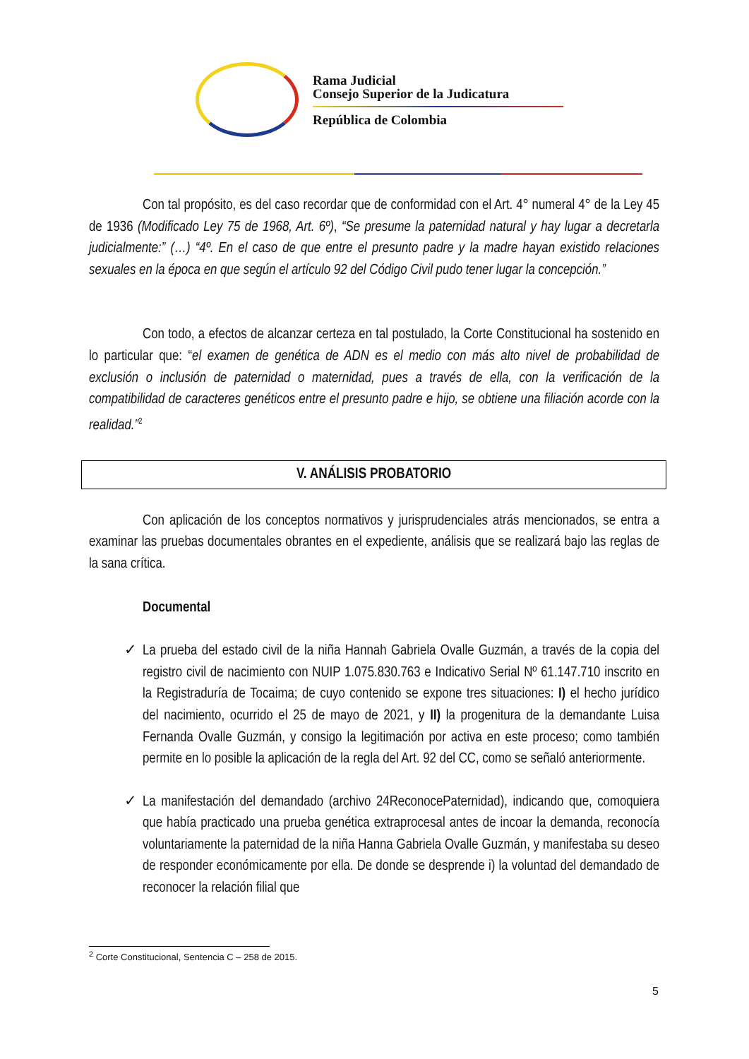Rama Judicial
Consejo Superior de la Judicatura
República de Colombia
Con tal propósito, es del caso recordar que de conformidad con el Art. 4° numeral 4° de la Ley 45 de 1936 (Modificado Ley 75 de 1968, Art. 6º), “Se presume la paternidad natural y hay lugar a decretarla judicialmente:” (…) “4º. En el caso de que entre el presunto padre y la madre hayan existido relaciones sexuales en la época en que según el artículo 92 del Código Civil pudo tener lugar la concepción.”
Con todo, a efectos de alcanzar certeza en tal postulado, la Corte Constitucional ha sostenido en lo particular que: “el examen de genética de ADN es el medio con más alto nivel de probabilidad de exclusión o inclusión de paternidad o maternidad, pues a través de ella, con la verificación de la compatibilidad de caracteres genéticos entre el presunto padre e hijo, se obtiene una filiación acorde con la realidad.”<sup>2</sup>
V. ANÁLISIS PROBATORIO
Con aplicación de los conceptos normativos y jurisprudenciales atrás mencionados, se entra a examinar las pruebas documentales obrantes en el expediente, análisis que se realizará bajo las reglas de la sana crítica.
Documental
✓ La prueba del estado civil de la niña Hannah Gabriela Ovalle Guzmán, a través de la copia del registro civil de nacimiento con NUIP 1.075.830.763 e Indicativo Serial Nº 61.147.710 inscrito en la Registraduría de Tocaima; de cuyo contenido se expone tres situaciones: I) el hecho jurídico del nacimiento, ocurrido el 25 de mayo de 2021, y II) la progenitura de la demandante Luisa Fernanda Ovalle Guzmán, y consigo la legitimación por activa en este proceso; como también permite en lo posible la aplicación de la regla del Art. 92 del CC, como se señaló anteriormente.
✓ La manifestación del demandado (archivo 24ReconocePaternidad), indicando que, comoquiera que había practicado una prueba genética extraprocesal antes de incoar la demanda, reconocía voluntariamente la paternidad de la niña Hanna Gabriela Ovalle Guzmán, y manifestaba su deseo de responder económicamente por ella. De donde se desprende i) la voluntad del demandado de reconocer la relación filial que
<sup>2</sup> Corte Constitucional, Sentencia C – 258 de 2015.
5